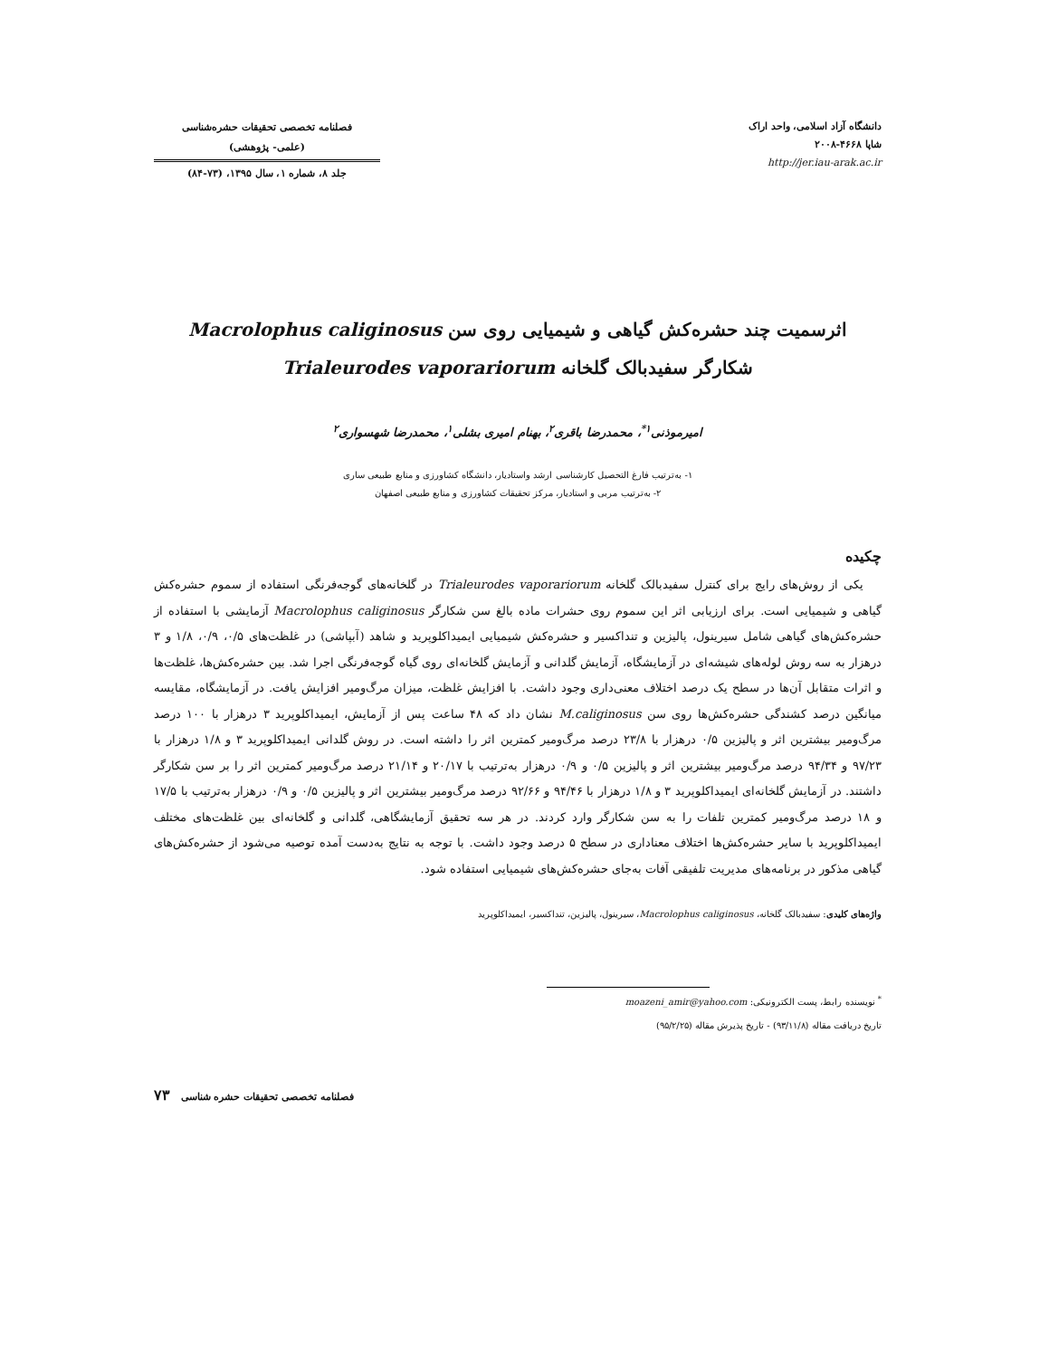دانشگاه آزاد اسلامی، واحد اراک
شاپا ۴۶۶۸-۲۰۰۸
http://jer.iau-arak.ac.ir
فصلنامه تخصصی تحقیقات حشره‌شناسی
(علمی- پژوهشی)
جلد ۸، شماره ۱، سال ۱۳۹۵، (۷۳-۸۴)
اثرسمیت چند حشره‌کش گیاهی و شیمیایی روی سن Macrolophus caliginosus
شکارگر سفیدبالک گلخانه Trialeurodes vaporariorum
امیرموذنی<sup>۱*</sup>، محمدرضا باقری<sup>۲</sup>، بهنام امیری بشلی<sup>۱</sup>، محمدرضا شهسواری<sup>۲</sup>
۱- به‌ترتیب فارغ التحصیل کارشناسی ارشد واستادیار، دانشگاه کشاورزی و منابع طبیعی ساری
۲- به‌ترتیب مربی و استادیار، مرکز تحقیقات کشاورزی و منابع طبیعی اصفهان
چکیده
یکی از روش‌های رایج برای کنترل سفیدبالک گلخانه Trialeurodes vaporariorum در گلخانه‌های گوجه‌فرنگی استفاده از سموم حشره‌کش گیاهی و شیمیایی است. برای ارزیابی اثر این سموم روی حشرات ماده بالغ سن شکارگر Macrolophus caliginosus آزمایشی با استفاده از حشره‌کش‌های گیاهی شامل سیرینول، پالیزین و تنداکسیر و حشره‌کش شیمیایی ایمیداکلوپرید و شاهد (آبپاشی) در غلظت‌های ۰/۵، ۰/۹، ۱/۸ و ۳ درهزار به سه روش لوله‌های شیشه‌ای در آزمایشگاه، آزمایش گلدانی و آزمایش گلخانه‌ای روی گیاه گوجه‌فرنگی اجرا شد. بین حشره‌کش‌ها، غلظت‌ها و اثرات متقابل آن‌ها در سطح یک درصد اختلاف معنی‌داری وجود داشت. با افزایش غلظت، میزان مرگ‌ومیر افزایش یافت. در آزمایشگاه، مقایسه میانگین درصد کشندگی حشره‌کش‌ها روی سن M.caliginosus نشان داد که ۴۸ ساعت پس از آزمایش، ایمیداکلوپرید ۳ درهزار با ۱۰۰ درصد مرگ‌ومیر بیشترین اثر و پالیزین ۰/۵ درهزار با ۲۳/۸ درصد مرگ‌ومیر کمترین اثر را داشته است. در روش گلدانی ایمیداکلوپرید ۳ و ۱/۸ درهزار با ۹۷/۲۳ و ۹۴/۳۴ درصد مرگ‌ومیر بیشترین اثر و پالیزین ۰/۵ و ۰/۹ درهزار به‌ترتیب با ۲۰/۱۷ و ۲۱/۱۴ درصد مرگ‌ومیر کمترین اثر را بر سن شکارگر داشتند. در آزمایش گلخانه‌ای ایمیداکلوپرید ۳ و ۱/۸ درهزار با ۹۴/۴۶ و ۹۲/۶۶ درصد مرگ‌ومیر بیشترین اثر و پالیزین ۰/۵ و ۰/۹ درهزار به‌ترتیب با ۱۷/۵ و ۱۸ درصد مرگ‌ومیر کمترین تلفات را به سن شکارگر وارد کردند. در هر سه تحقیق آزمایشگاهی، گلدانی و گلخانه‌ای بین غلظت‌های مختلف ایمیداکلوپرید با سایر حشره‌کش‌ها اختلاف معناداری در سطح ۵ درصد وجود داشت. با توجه به نتایج به‌دست آمده توصیه می‌شود از حشره‌کش‌های گیاهی مذکور در برنامه‌های مدیریت تلفیقی آفات به‌جای حشره‌کش‌های شیمیایی استفاده شود.
واژه‌های کلیدی: سفیدبالک گلخانه، Macrolophus caliginosus، سیرینول، پالیزین، تنداکسیر، ایمیداکلوپرید
<sup>*</sup> نویسنده رابط، پست الکترونیکی: moazeni_amir@yahoo.com
تاریخ دریافت مقاله (۹۳/۱۱/۸) - تاریخ پذیرش مقاله (۹۵/۲/۲۵)
۷۳ فصلنامه تخصصی تحقیقات حشره شناسی